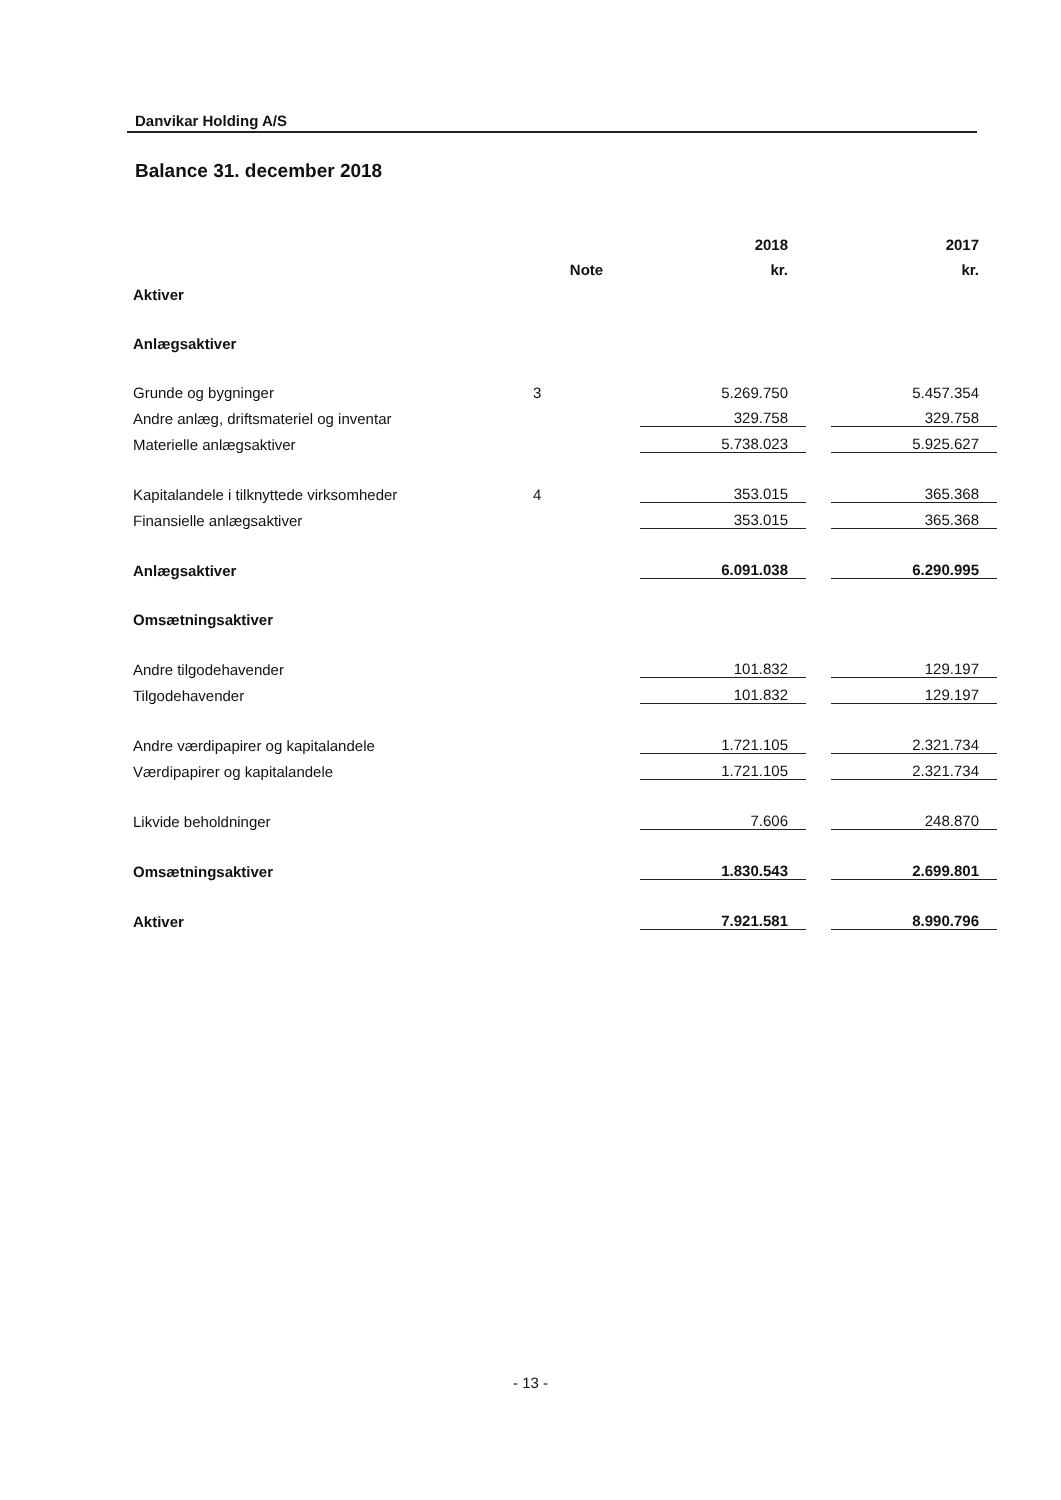Danvikar Holding A/S
Balance 31. december 2018
| | | 2018 | | 2017 |
| --- | --- | --- | --- | --- |
| | Note | kr. | | kr. |
| Aktiver | | | | |
| Anlægsaktiver | | | | |
| Grunde og bygninger | 3 | 5.269.750 | | 5.457.354 |
| Andre anlæg, driftsmateriel og inventar | | 329.758 | | 329.758 |
| Materielle anlægsaktiver | | 5.738.023 | | 5.925.627 |
| Kapitalandele i tilknyttede virksomheder | 4 | 353.015 | | 365.368 |
| Finansielle anlægsaktiver | | 353.015 | | 365.368 |
| Anlægsaktiver | | 6.091.038 | | 6.290.995 |
| Omsætningsaktiver | | | | |
| Andre tilgodehavender | | 101.832 | | 129.197 |
| Tilgodehavender | | 101.832 | | 129.197 |
| Andre værdipapirer og kapitalandele | | 1.721.105 | | 2.321.734 |
| Værdipapirer og kapitalandele | | 1.721.105 | | 2.321.734 |
| Likvide beholdninger | | 7.606 | | 248.870 |
| Omsætningsaktiver | | 1.830.543 | | 2.699.801 |
| Aktiver | | 7.921.581 | | 8.990.796 |
- 13 -